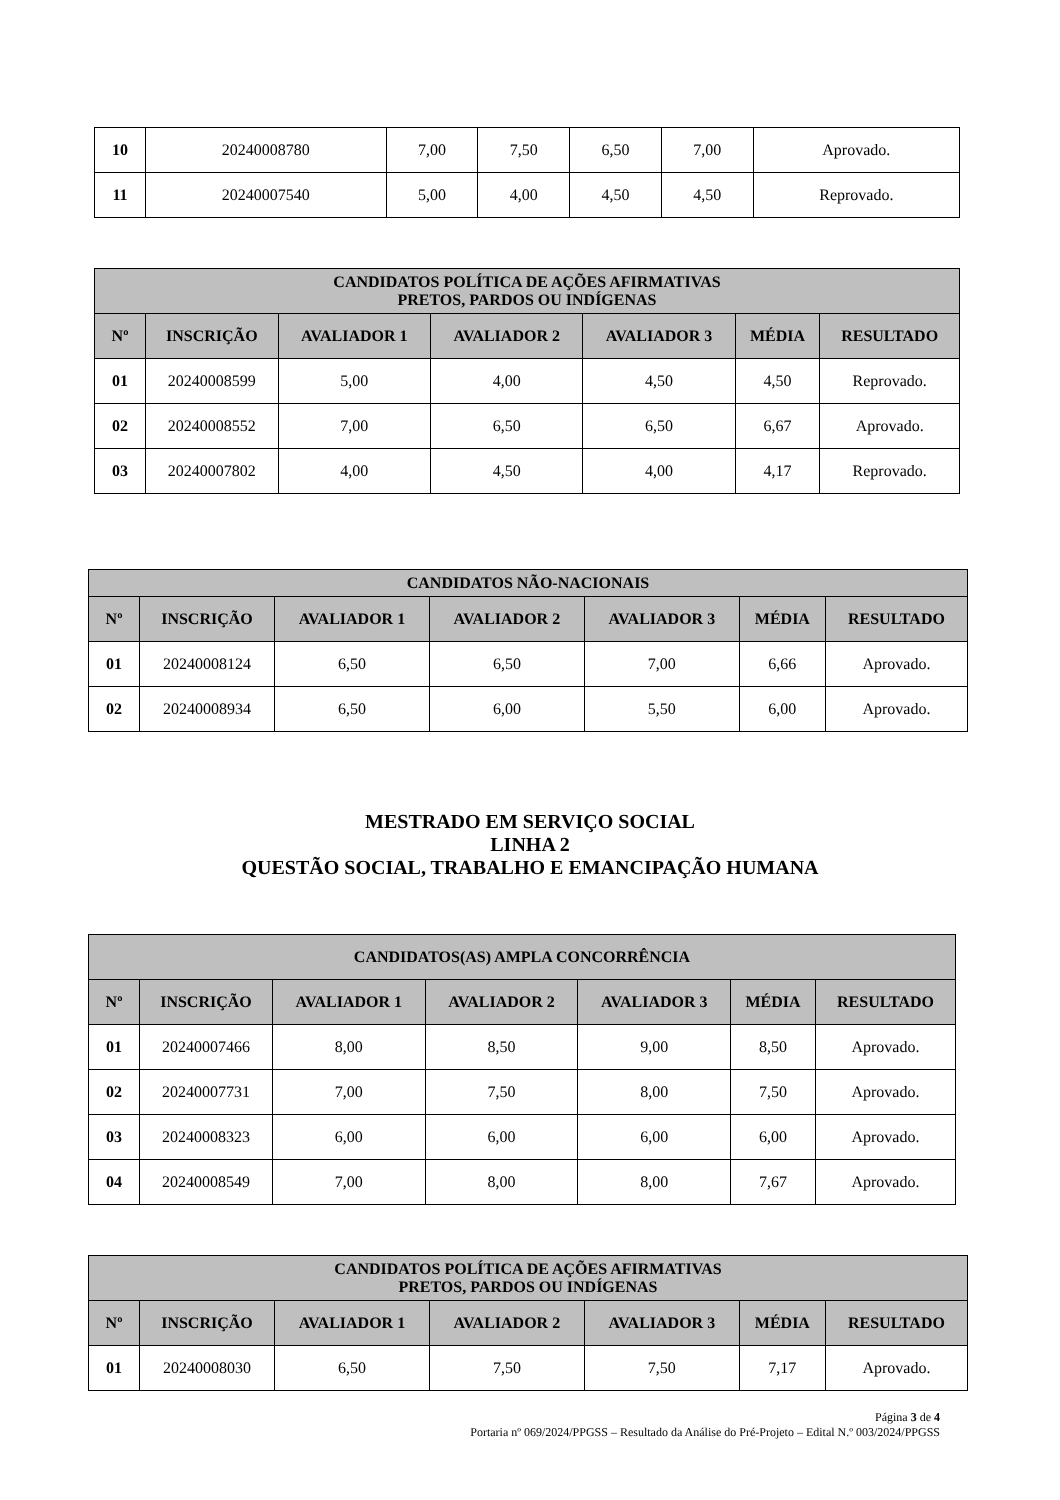| 10 | 20240008780 | 7,00 | 7,50 | 6,50 | 7,00 | Aprovado. |
| 11 | 20240007540 | 5,00 | 4,00 | 4,50 | 4,50 | Reprovado. |
| CANDIDATOS POLÍTICA DE AÇÕES AFIRMATIVAS PRETOS, PARDOS OU INDÍGENAS | | | | | | |
| --- | --- | --- | --- | --- | --- | --- |
| Nº | INSCRIÇÃO | AVALIADOR 1 | AVALIADOR 2 | AVALIADOR 3 | MÉDIA | RESULTADO |
| 01 | 20240008599 | 5,00 | 4,00 | 4,50 | 4,50 | Reprovado. |
| 02 | 20240008552 | 7,00 | 6,50 | 6,50 | 6,67 | Aprovado. |
| 03 | 20240007802 | 4,00 | 4,50 | 4,00 | 4,17 | Reprovado. |
| CANDIDATOS NÃO-NACIONAIS | | | | | | |
| --- | --- | --- | --- | --- | --- | --- |
| Nº | INSCRIÇÃO | AVALIADOR 1 | AVALIADOR 2 | AVALIADOR 3 | MÉDIA | RESULTADO |
| 01 | 20240008124 | 6,50 | 6,50 | 7,00 | 6,66 | Aprovado. |
| 02 | 20240008934 | 6,50 | 6,00 | 5,50 | 6,00 | Aprovado. |
MESTRADO EM SERVIÇO SOCIAL
LINHA 2
QUESTÃO SOCIAL, TRABALHO E EMANCIPAÇÃO HUMANA
| CANDIDATOS(AS) AMPLA CONCORRÊNCIA | | | | | | |
| --- | --- | --- | --- | --- | --- | --- |
| Nº | INSCRIÇÃO | AVALIADOR 1 | AVALIADOR 2 | AVALIADOR 3 | MÉDIA | RESULTADO |
| 01 | 20240007466 | 8,00 | 8,50 | 9,00 | 8,50 | Aprovado. |
| 02 | 20240007731 | 7,00 | 7,50 | 8,00 | 7,50 | Aprovado. |
| 03 | 20240008323 | 6,00 | 6,00 | 6,00 | 6,00 | Aprovado. |
| 04 | 20240008549 | 7,00 | 8,00 | 8,00 | 7,67 | Aprovado. |
| CANDIDATOS POLÍTICA DE AÇÕES AFIRMATIVAS PRETOS, PARDOS OU INDÍGENAS | | | | | | |
| --- | --- | --- | --- | --- | --- | --- |
| Nº | INSCRIÇÃO | AVALIADOR 1 | AVALIADOR 2 | AVALIADOR 3 | MÉDIA | RESULTADO |
| 01 | 20240008030 | 6,50 | 7,50 | 7,50 | 7,17 | Aprovado. |
Página 3 de 4
Portaria nº 069/2024/PPGSS – Resultado da Análise do Pré-Projeto – Edital N.º 003/2024/PPGSS